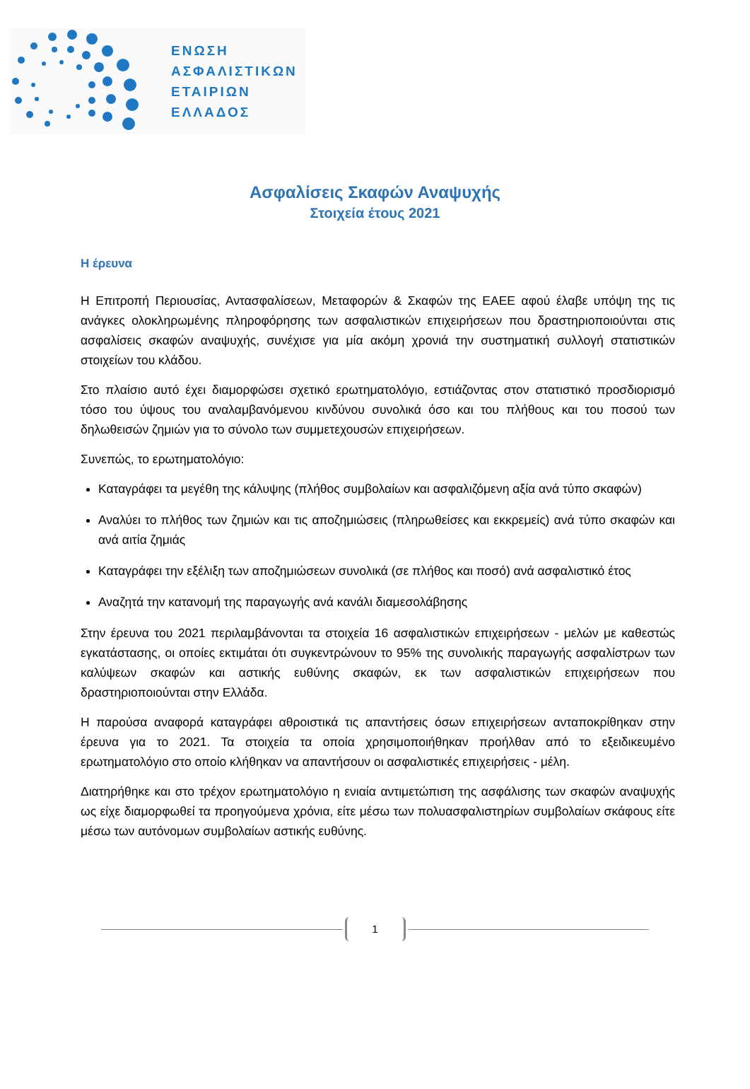ΕΝΩΣΗ
ΑΣΦΑΛΙΣΤΙΚΩΝ
ΕΤΑΙΡΙΩΝ
ΕΛΛΑΔΟΣ
Ασφαλίσεις Σκαφών Αναψυχής
Στοιχεία έτους 2021
Η έρευνα
Η Επιτροπή Περιουσίας, Αντασφαλίσεων, Μεταφορών & Σκαφών της ΕΑΕΕ αφού έλαβε υπόψη της τις ανάγκες ολοκληρωμένης πληροφόρησης των ασφαλιστικών επιχειρήσεων που δραστηριοποιούνται στις ασφαλίσεις σκαφών αναψυχής, συνέχισε για μία ακόμη χρονιά την συστηματική συλλογή στατιστικών στοιχείων του κλάδου.
Στο πλαίσιο αυτό έχει διαμορφώσει σχετικό ερωτηματολόγιο, εστιάζοντας στον στατιστικό προσδιορισμό τόσο του ύψους του αναλαμβανόμενου κινδύνου συνολικά όσο και του πλήθους και του ποσού των δηλωθεισών ζημιών για το σύνολο των συμμετεχουσών επιχειρήσεων.
Συνεπώς, το ερωτηματολόγιο:
Καταγράφει τα μεγέθη της κάλυψης (πλήθος συμβολαίων και ασφαλιζόμενη αξία ανά τύπο σκαφών)
Αναλύει το πλήθος των ζημιών και τις αποζημιώσεις (πληρωθείσες και εκκρεμείς) ανά τύπο σκαφών και ανά αιτία ζημιάς
Καταγράφει την εξέλιξη των αποζημιώσεων συνολικά (σε πλήθος και ποσό) ανά ασφαλιστικό έτος
Αναζητά την κατανομή της παραγωγής ανά κανάλι διαμεσολάβησης
Στην έρευνα του 2021 περιλαμβάνονται τα στοιχεία 16 ασφαλιστικών επιχειρήσεων - μελών με καθεστώς εγκατάστασης, οι οποίες εκτιμάται ότι συγκεντρώνουν το 95% της συνολικής παραγωγής ασφαλίστρων των καλύψεων σκαφών και αστικής ευθύνης σκαφών, εκ των ασφαλιστικών επιχειρήσεων που δραστηριοποιούνται στην Ελλάδα.
Η παρούσα αναφορά καταγράφει αθροιστικά τις απαντήσεις όσων επιχειρήσεων ανταποκρίθηκαν στην έρευνα για το 2021. Τα στοιχεία τα οποία χρησιμοποιήθηκαν προήλθαν από το εξειδικευμένο ερωτηματολόγιο στο οποίο κλήθηκαν να απαντήσουν οι ασφαλιστικές επιχειρήσεις - μέλη.
Διατηρήθηκε και στο τρέχον ερωτηματολόγιο η ενιαία αντιμετώπιση της ασφάλισης των σκαφών αναψυχής ως είχε διαμορφωθεί τα προηγούμενα χρόνια, είτε μέσω των πολυασφαλιστηρίων συμβολαίων σκάφους είτε μέσω των αυτόνομων συμβολαίων αστικής ευθύνης.
1